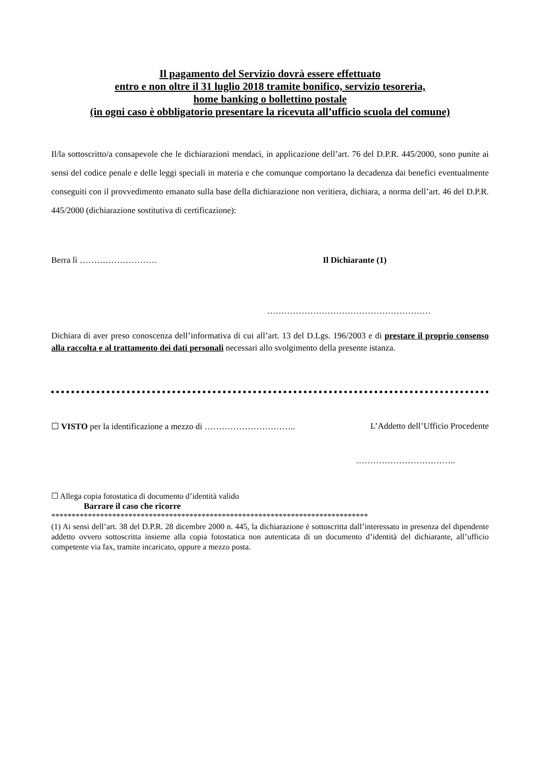Il pagamento del Servizio dovrà essere effettuato
entro e non oltre il 31 luglio 2018 tramite bonifico, servizio tesoreria,
home banking o bollettino postale
(in ogni caso è obbligatorio presentare la ricevuta all’ufficio scuola del comune)
Il/la sottoscritto/a consapevole che le dichiarazioni mendaci, in applicazione dell’art. 76 del D.P.R. 445/2000, sono punite ai sensi del codice penale e delle leggi speciali in materia e che comunque comportano la decadenza dai benefici eventualmente conseguiti con il provvedimento emanato sulla base della dichiarazione non veritiera, dichiara, a norma dell’art. 46 del D.P.R. 445/2000 (dichiarazione sostitutiva di certificazione):
Berra lì ……………………… Il Dichiarante (1)
…………………………………………………
Dichiara di aver preso conoscenza dell’informativa di cui all’art. 13 del D.Lgs. 196/2003 e di prestare il proprio consenso alla raccolta e al trattamento dei dati personali necessari allo svolgimento della presente istanza.
☐ VISTO per la identificazione a mezzo di ………………………….. L’Addetto dell’Ufficio Procedente
……………………………..
☐ Allega copia fotostatica di documento d’identità valido
Barrare il caso che ricorre
******************************************************************************
(1) Ai sensi dell’art. 38 del D.P.R. 28 dicembre 2000 n. 445, la dichiarazione è sottoscritta dall’interessato in presenza del dipendente addetto ovvero sottoscritta insieme alla copia fotostatica non autenticata di un documento d’identità del dichiarante, all’ufficio competente via fax, tramite incaricato, oppure a mezzo posta.